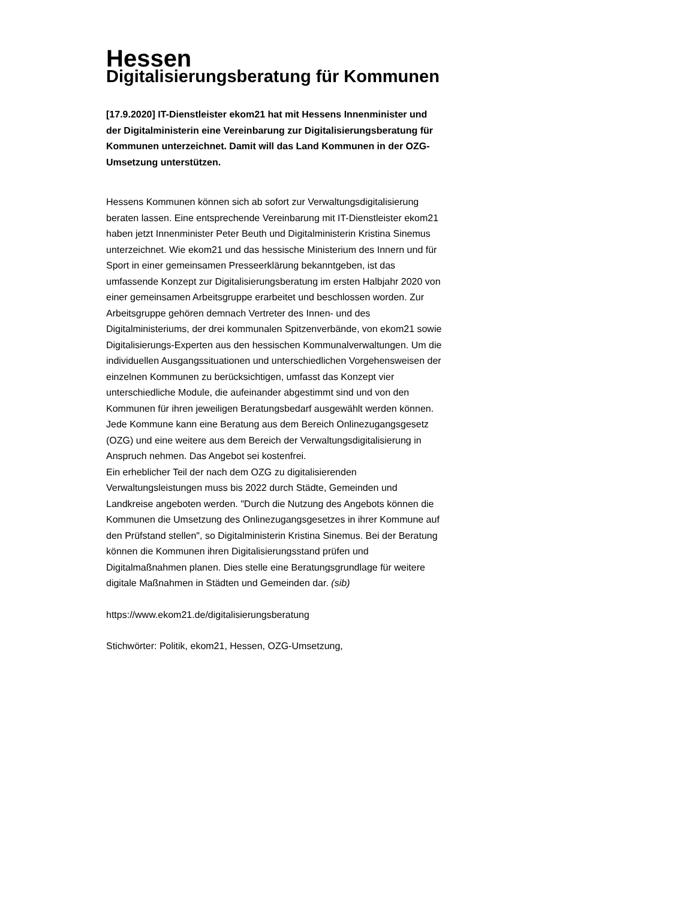Hessen
Digitalisierungsberatung für Kommunen
[17.9.2020] IT-Dienstleister ekom21 hat mit Hessens Innenminister und der Digitalministerin eine Vereinbarung zur Digitalisierungsberatung für Kommunen unterzeichnet. Damit will das Land Kommunen in der OZG-Umsetzung unterstützen.
Hessens Kommunen können sich ab sofort zur Verwaltungsdigitalisierung beraten lassen. Eine entsprechende Vereinbarung mit IT-Dienstleister ekom21 haben jetzt Innenminister Peter Beuth und Digitalministerin Kristina Sinemus unterzeichnet. Wie ekom21 und das hessische Ministerium des Innern und für Sport in einer gemeinsamen Presseerklärung bekanntgeben, ist das umfassende Konzept zur Digitalisierungsberatung im ersten Halbjahr 2020 von einer gemeinsamen Arbeitsgruppe erarbeitet und beschlossen worden. Zur Arbeitsgruppe gehören demnach Vertreter des Innen- und des Digitalministeriums, der drei kommunalen Spitzenverbände, von ekom21 sowie Digitalisierungs-Experten aus den hessischen Kommunalverwaltungen. Um die individuellen Ausgangssituationen und unterschiedlichen Vorgehensweisen der einzelnen Kommunen zu berücksichtigen, umfasst das Konzept vier unterschiedliche Module, die aufeinander abgestimmt sind und von den Kommunen für ihren jeweiligen Beratungsbedarf ausgewählt werden können. Jede Kommune kann eine Beratung aus dem Bereich Onlinezugangsgesetz (OZG) und eine weitere aus dem Bereich der Verwaltungsdigitalisierung in Anspruch nehmen. Das Angebot sei kostenfrei.
Ein erheblicher Teil der nach dem OZG zu digitalisierenden Verwaltungsleistungen muss bis 2022 durch Städte, Gemeinden und Landkreise angeboten werden. "Durch die Nutzung des Angebots können die Kommunen die Umsetzung des Onlinezugangsgesetzes in ihrer Kommune auf den Prüfstand stellen", so Digitalministerin Kristina Sinemus. Bei der Beratung können die Kommunen ihren Digitalisierungsstand prüfen und Digitalmaßnahmen planen. Dies stelle eine Beratungsgrundlage für weitere digitale Maßnahmen in Städten und Gemeinden dar. (sib)
https://www.ekom21.de/digitalisierungsberatung
Stichwörter: Politik, ekom21, Hessen, OZG-Umsetzung,